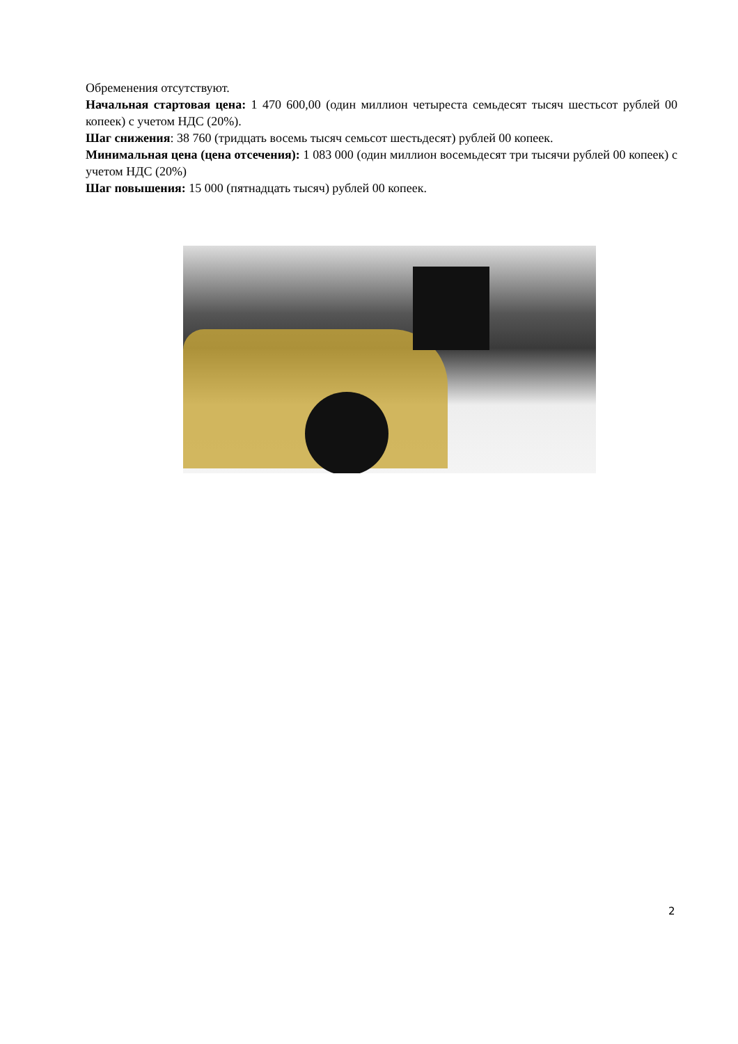Обременения отсутствуют.
Начальная стартовая цена: 1 470 600,00 (один миллион четыреста семьдесят тысяч шестьсот рублей 00 копеек) с учетом НДС (20%).
Шаг снижения: 38 760 (тридцать восемь тысяч семьсот шестьдесят) рублей 00 копеек.
Минимальная цена (цена отсечения): 1 083 000 (один миллион восемьдесят три тысячи рублей 00 копеек) с учетом НДС (20%)
Шаг повышения: 15 000 (пятнадцать тысяч) рублей 00 копеек.
2